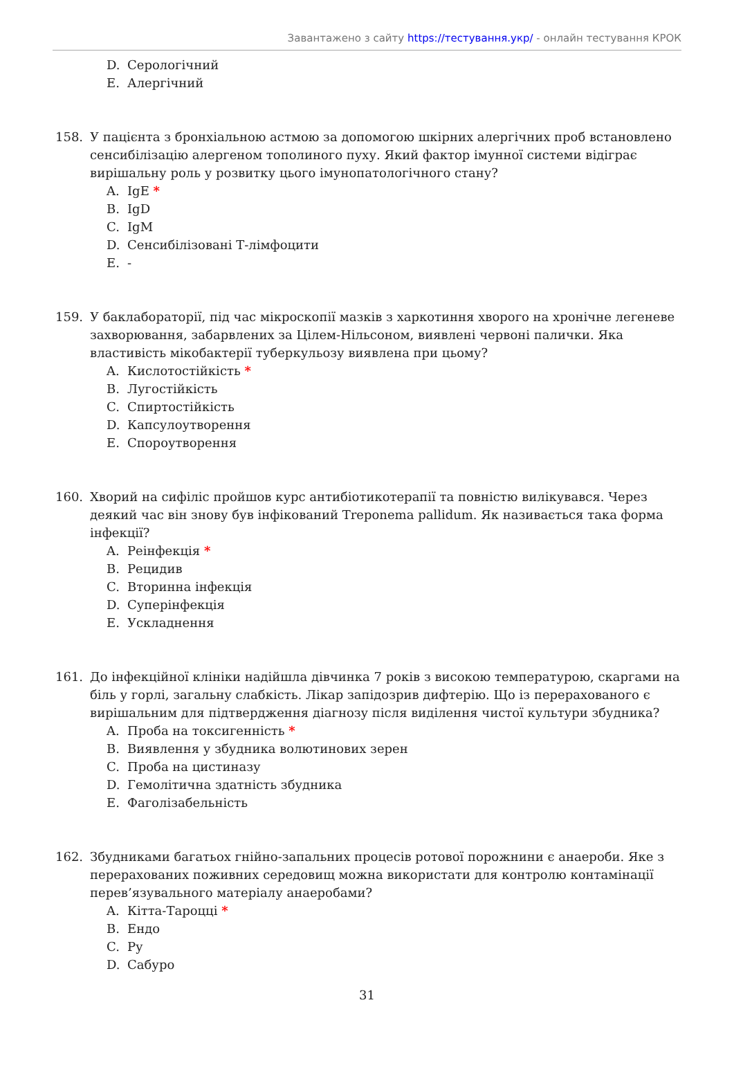Завантажено з сайту https://тестування.укр/ - онлайн тестування КРОК
D. Серологічний
E. Алергічний
158. У пацієнта з бронхіальною астмою за допомогою шкірних алергічних проб встановлено сенсибілізацію алергеном тополиного пуху. Який фактор імунної системи відіграє вирішальну роль у розвитку цього імунопатологічного стану?
A. IgE *
B. IgD
C. IgM
D. Сенсибілізовані Т-лімфоцити
E. -
159. У баклабораторії, під час мікроскопії мазків з харкотиння хворого на хронічне легеневе захворювання, забарвлених за Цілем-Нільсоном, виявлені червоні палички. Яка властивість мікобактерії туберкульозу виявлена при цьому?
A. Кислотостійкість *
B. Лугостійкість
C. Спиртостійкість
D. Капсулоутворення
E. Спороутворення
160. Хворий на сифіліс пройшов курс антибіотикотерапії та повністю вилікувався. Через деякий час він знову був інфікований Treponema pallidum. Як називається така форма інфекції?
A. Реінфекція *
B. Рецидив
C. Вторинна інфекція
D. Суперінфекція
E. Ускладнення
161. До інфекційної клініки надійшла дівчинка 7 років з високою температурою, скаргами на біль у горлі, загальну слабкість. Лікар запідозрив дифтерію. Що із перерахованого є вирішальним для підтвердження діагнозу після виділення чистої культури збудника?
A. Проба на токсигенність *
B. Виявлення у збудника волютинових зерен
C. Проба на цистиназу
D. Гемолітична здатність збудника
E. Фаголізабельність
162. Збудниками багатьох гнійно-запальних процесів ротової порожнини є анаероби. Яке з перерахованих поживних середовищ можна використати для контролю контамінації перев’язувального матеріалу анаеробами?
A. Кітта-Тароцці *
B. Ендо
C. Ру
D. Сабуро
31